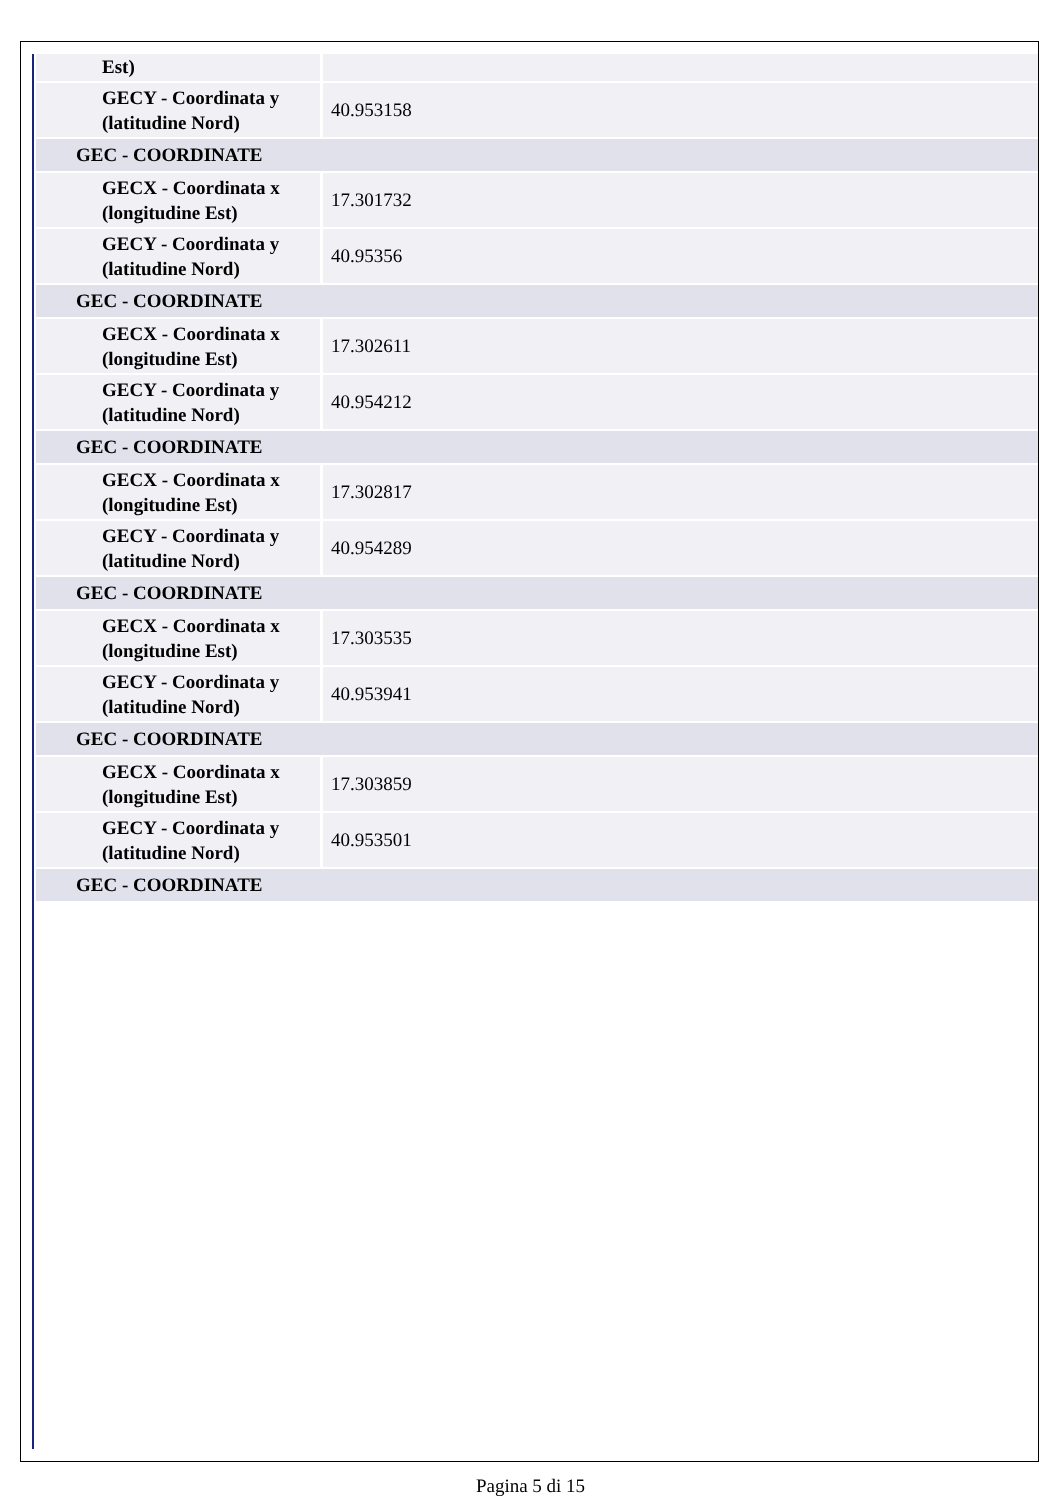| Est) | |
| GECY - Coordinata y (latitudine Nord) | 40.953158 |
| GEC - COORDINATE | |
| GECX - Coordinata x (longitudine Est) | 17.301732 |
| GECY - Coordinata y (latitudine Nord) | 40.95356 |
| GEC - COORDINATE | |
| GECX - Coordinata x (longitudine Est) | 17.302611 |
| GECY - Coordinata y (latitudine Nord) | 40.954212 |
| GEC - COORDINATE | |
| GECX - Coordinata x (longitudine Est) | 17.302817 |
| GECY - Coordinata y (latitudine Nord) | 40.954289 |
| GEC - COORDINATE | |
| GECX - Coordinata x (longitudine Est) | 17.303535 |
| GECY - Coordinata y (latitudine Nord) | 40.953941 |
| GEC - COORDINATE | |
| GECX - Coordinata x (longitudine Est) | 17.303859 |
| GECY - Coordinata y (latitudine Nord) | 40.953501 |
| GEC - COORDINATE | |
Pagina 5 di 15